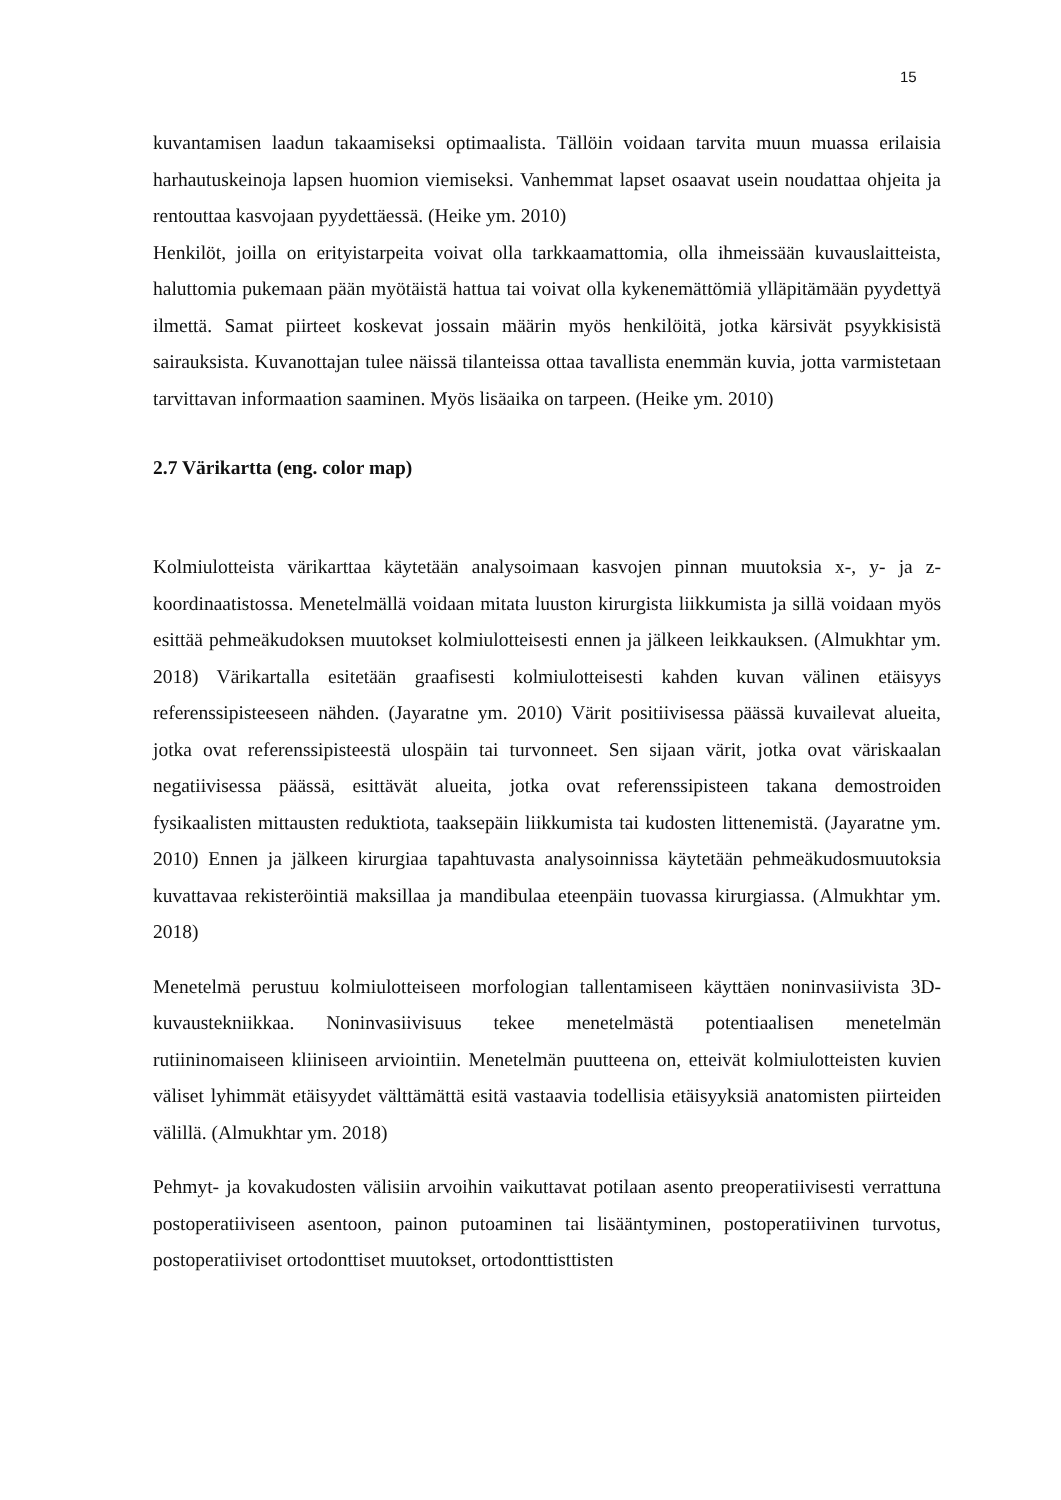15
kuvantamisen laadun takaamiseksi optimaalista. Tällöin voidaan tarvita muun muassa erilaisia harhautuskeinoja lapsen huomion viemiseksi. Vanhemmat lapset osaavat usein noudattaa ohjeita ja rentouttaa kasvojaan pyydettäessä. (Heike ym. 2010)
Henkilöt, joilla on erityistarpeita voivat olla tarkkaamattomia, olla ihmeissään kuvauslaitteista, haluttomia pukemaan pään myötäistä hattua tai voivat olla kykenemättömiä ylläpitämään pyydettyä ilmettä. Samat piirteet koskevat jossain määrin myös henkilöitä, jotka kärsivät psyykkisistä sairauksista. Kuvanottajan tulee näissä tilanteissa ottaa tavallista enemmän kuvia, jotta varmistetaan tarvittavan informaation saaminen. Myös lisäaika on tarpeen. (Heike ym. 2010)
2.7 Värikartta (eng. color map)
Kolmiulotteista värikarttaa käytetään analysoimaan kasvojen pinnan muutoksia x-, y- ja z-koordinaatistossa. Menetelmällä voidaan mitata luuston kirurgista liikkumista ja sillä voidaan myös esittää pehmeäkudoksen muutokset kolmiulotteisesti ennen ja jälkeen leikkauksen. (Almukhtar ym. 2018) Värikartalla esitetään graafisesti kolmiulotteisesti kahden kuvan välinen etäisyys referenssipisteeseen nähden. (Jayaratne ym. 2010) Värit positiivisessa päässä kuvailevat alueita, jotka ovat referenssipisteestä ulospäin tai turvonneet. Sen sijaan värit, jotka ovat väriskaalan negatiivisessa päässä, esittävät alueita, jotka ovat referenssipisteen takana demostroiden fysikaalisten mittausten reduktiota, taaksepäin liikkumista tai kudosten littenemistä. (Jayaratne ym. 2010) Ennen ja jälkeen kirurgiaa tapahtuvasta analysoinnissa käytetään pehmeäkudosmuutoksia kuvattavaa rekisteröintiä maksillaa ja mandibulaa eteenpäin tuovassa kirurgiassa. (Almukhtar ym. 2018)
Menetelmä perustuu kolmiulotteiseen morfologian tallentamiseen käyttäen noninvasiivista 3D-kuvaustekniikkaa. Noninvasiivisuus tekee menetelmästä potentiaalisen menetelmän rutiininomaiseen kliiniseen arviointiin. Menetelmän puutteena on, etteivät kolmiulotteisten kuvien väliset lyhimmät etäisyydet välttämättä esitä vastaavia todellisia etäisyyksiä anatomisten piirteiden välillä. (Almukhtar ym. 2018)
Pehmyt- ja kovakudosten välisiin arvoihin vaikuttavat potilaan asento preoperatiivisesti verrattuna postoperatiiviseen asentoon, painon putoaminen tai lisääntyminen, postoperatiivinen turvotus, postoperatiiviset ortodonttiset muutokset, ortodonttisttisten